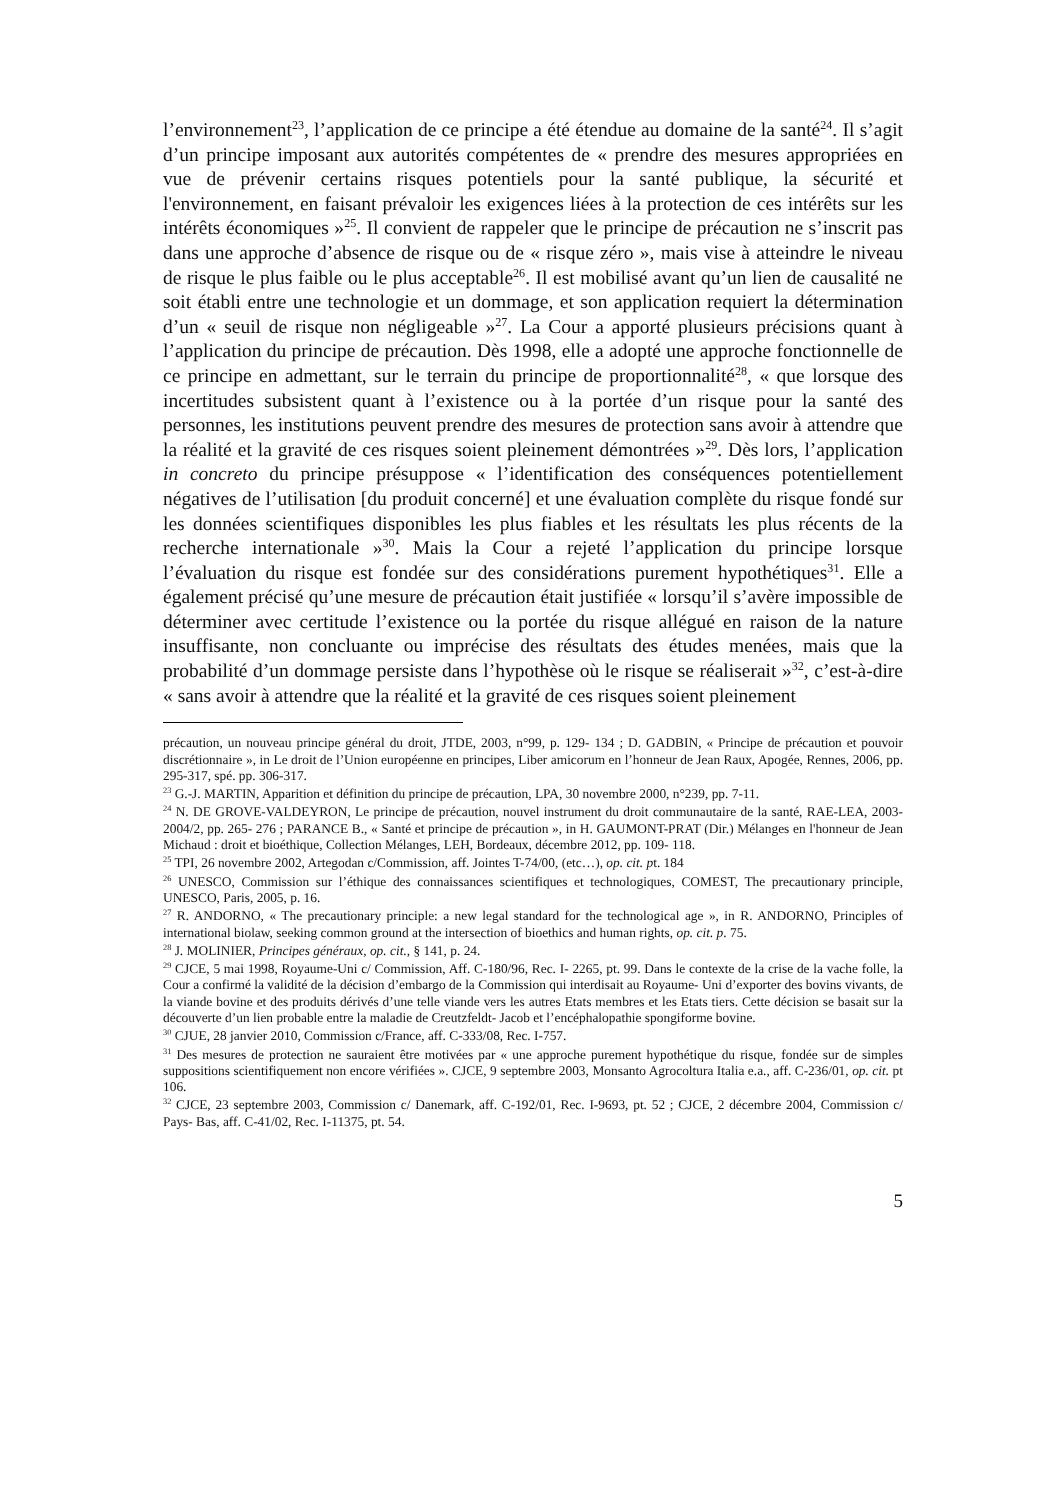l’environnement<sup>23</sup>, l’application de ce principe a été étendue au domaine de la santé<sup>24</sup>. Il s’agit d’un principe imposant aux autorités compétentes de « prendre des mesures appropriées en vue de prévenir certains risques potentiels pour la santé publique, la sécurité et l'environnement, en faisant prévaloir les exigences liées à la protection de ces intérêts sur les intérêts économiques »<sup>25</sup>. Il convient de rappeler que le principe de précaution ne s’inscrit pas dans une approche d’absence de risque ou de « risque zéro », mais vise à atteindre le niveau de risque le plus faible ou le plus acceptable<sup>26</sup>. Il est mobilisé avant qu’un lien de causalité ne soit établi entre une technologie et un dommage, et son application requiert la détermination d’un « seuil de risque non négligeable »<sup>27</sup>. La Cour a apporté plusieurs précisions quant à l’application du principe de précaution. Dès 1998, elle a adopté une approche fonctionnelle de ce principe en admettant, sur le terrain du principe de proportionnalité<sup>28</sup>, « que lorsque des incertitudes subsistent quant à l’existence ou à la portée d’un risque pour la santé des personnes, les institutions peuvent prendre des mesures de protection sans avoir à attendre que la réalité et la gravité de ces risques soient pleinement démontrées »<sup>29</sup>. Dès lors, l’application in concreto du principe présuppose « l’identification des conséquences potentiellement négatives de l’utilisation [du produit concerné] et une évaluation complète du risque fondé sur les données scientifiques disponibles les plus fiables et les résultats les plus récents de la recherche internationale »<sup>30</sup>. Mais la Cour a rejeté l’application du principe lorsque l’évaluation du risque est fondée sur des considérations purement hypothétiques<sup>31</sup>. Elle a également précisé qu’une mesure de précaution était justifiée « lorsqu’il s’avère impossible de déterminer avec certitude l’existence ou la portée du risque allégué en raison de la nature insuffisante, non concluante ou imprécise des résultats des études menées, mais que la probabilité d’un dommage persiste dans l’hypothèse où le risque se réaliserait »<sup>32</sup>, c’est-à-dire « sans avoir à attendre que la réalité et la gravité de ces risques soient pleinement
précaution, un nouveau principe général du droit, JTDE, 2003, n°99, p. 129- 134 ; D. GADBIN, « Principe de précaution et pouvoir discrétionnaire », in Le droit de l’Union européenne en principes, Liber amicorum en l’honneur de Jean Raux, Apogée, Rennes, 2006, pp. 295-317, spé. pp. 306-317.
<sup>23</sup> G.-J. MARTIN, Apparition et définition du principe de précaution, LPA, 30 novembre 2000, n°239, pp. 7-11.
<sup>24</sup> N. DE GROVE-VALDEYRON, Le principe de précaution, nouvel instrument du droit communautaire de la santé, RAE-LEA, 2003-2004/2, pp. 265- 276 ; PARANCE B., « Santé et principe de précaution », in H. GAUMONT-PRAT (Dir.) Mélanges en l'honneur de Jean Michaud : droit et bioéthique, Collection Mélanges, LEH, Bordeaux, décembre 2012, pp. 109- 118.
<sup>25</sup> TPI, 26 novembre 2002, Artegodan c/Commission, aff. Jointes T-74/00, (etc…), op. cit. pt. 184
<sup>26</sup> UNESCO, Commission sur l’éthique des connaissances scientifiques et technologiques, COMEST, The precautionary principle, UNESCO, Paris, 2005, p. 16.
<sup>27</sup> R. ANDORNO, « The precautionary principle: a new legal standard for the technological age », in R. ANDORNO, Principles of international biolaw, seeking common ground at the intersection of bioethics and human rights, op. cit. p. 75.
<sup>28</sup> J. MOLINIER, Principes généraux, op. cit., § 141, p. 24.
<sup>29</sup> CJCE, 5 mai 1998, Royaume-Uni c/ Commission, Aff. C-180/96, Rec. I- 2265, pt. 99. Dans le contexte de la crise de la vache folle, la Cour a confirmé la validité de la décision d’embargo de la Commission qui interdisait au Royaume- Uni d’exporter des bovins vivants, de la viande bovine et des produits dérivés d’une telle viande vers les autres Etats membres et les Etats tiers. Cette décision se basait sur la découverte d’un lien probable entre la maladie de Creutzfeldt- Jacob et l’encéphalopathie spongiforme bovine.
<sup>30</sup> CJUE, 28 janvier 2010, Commission c/France, aff. C-333/08, Rec. I-757.
<sup>31</sup> Des mesures de protection ne sauraient être motivées par « une approche purement hypothétique du risque, fondée sur de simples suppositions scientifiquement non encore vérifiées ». CJCE, 9 septembre 2003, Monsanto Agrocoltura Italia e.a., aff. C-236/01, op. cit. pt 106.
<sup>32</sup> CJCE, 23 septembre 2003, Commission c/ Danemark, aff. C-192/01, Rec. I-9693, pt. 52 ; CJCE, 2 décembre 2004, Commission c/ Pays- Bas, aff. C-41/02, Rec. I-11375, pt. 54.
5